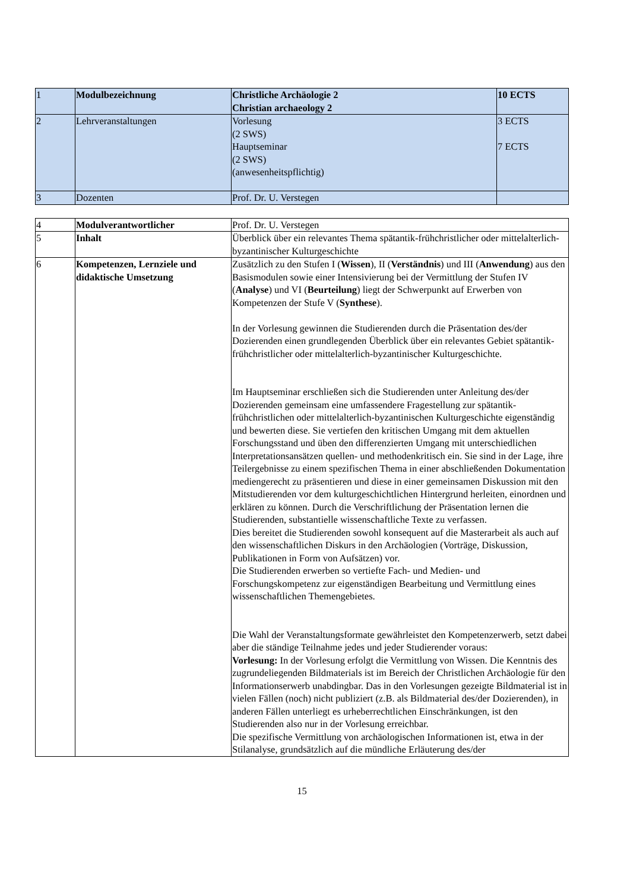| 1 | Modulbezeichnung | Christliche Archäologie 2 Christian archaeology 2 | 10 ECTS |
| 2 | Lehrveranstaltungen | Vorlesung (2 SWS) Hauptseminar (2 SWS) (anwesenheitspflichtig) | 3 ECTS 7 ECTS |
| 3 | Dozenten | Prof. Dr. U. Verstegen | |
| 4 | Modulverantwortlicher | Prof. Dr. U. Verstegen |
| 5 | Inhalt | Überblick über ein relevantes Thema spätantik-frühchristlicher oder mittelalterlich-byzantinischer Kulturgeschichte |
| 6 | Kompetenzen, Lernziele und didaktische Umsetzung | Zusätzlich zu den Stufen I ( Wissen ), II ( Verständnis ) und III ( Anwendung ) aus den Basismodulen sowie einer Intensivierung bei der Vermittlung der Stufen IV ( Analyse ) und VI ( Beurteilung ) liegt der Schwerpunkt auf Erwerben von Kompetenzen der Stufe V ( Synthese ). In der Vorlesung gewinnen die Studierenden durch die Präsentation des/der Dozierenden einen grundlegenden Überblick über ein relevantes Gebiet spätantik-frühchristlicher oder mittelalterlich-byzantinischer Kulturgeschichte. Im Hauptseminar erschließen sich die Studierenden unter Anleitung des/der Dozierenden gemeinsam eine umfassendere Fragestellung zur spätantik-frühchristlichen oder mittelalterlich-byzantinischen Kulturgeschichte eigenständig und bewerten diese. Sie vertiefen den kritischen Umgang mit dem aktuellen Forschungsstand und üben den differenzierten Umgang mit unterschiedlichen Interpretationsansätzen quellen- und methodenkritisch ein. Sie sind in der Lage, ihre Teilergebnisse zu einem spezifischen Thema in einer abschließenden Dokumentation mediengerecht zu präsentieren und diese in einer gemeinsamen Diskussion mit den Mitstudierenden vor dem kulturgeschichtlichen Hintergrund herleiten, einordnen und erklären zu können. Durch die Verschriftlichung der Präsentation lernen die Studierenden, substantielle wissenschaftliche Texte zu verfassen. Dies bereitet die Studierenden sowohl konsequent auf die Masterarbeit als auch auf den wissenschaftlichen Diskurs in den Archäologien (Vorträge, Diskussion, Publikationen in Form von Aufsätzen) vor. Die Studierenden erwerben so vertiefte Fach- und Medien- und Forschungskompetenz zur eigenständigen Bearbeitung und Vermittlung eines wissenschaftlichen Themengebietes. Die Wahl der Veranstaltungsformate gewährleistet den Kompetenzerwerb, setzt dabei aber die ständige Teilnahme jedes und jeder Studierender voraus: Vorlesung: In der Vorlesung erfolgt die Vermittlung von Wissen. Die Kenntnis des zugrundeliegenden Bildmaterials ist im Bereich der Christlichen Archäologie für den Informationserwerb unabdingbar. Das in den Vorlesungen gezeigte Bildmaterial ist in vielen Fällen (noch) nicht publiziert (z.B. als Bildmaterial des/der Dozierenden), in anderen Fällen unterliegt es urheberrechtlichen Einschränkungen, ist den Studierenden also nur in der Vorlesung erreichbar. Die spezifische Vermittlung von archäologischen Informationen ist, etwa in der Stilanalyse, grundsätzlich auf die mündliche Erläuterung des/der |
15